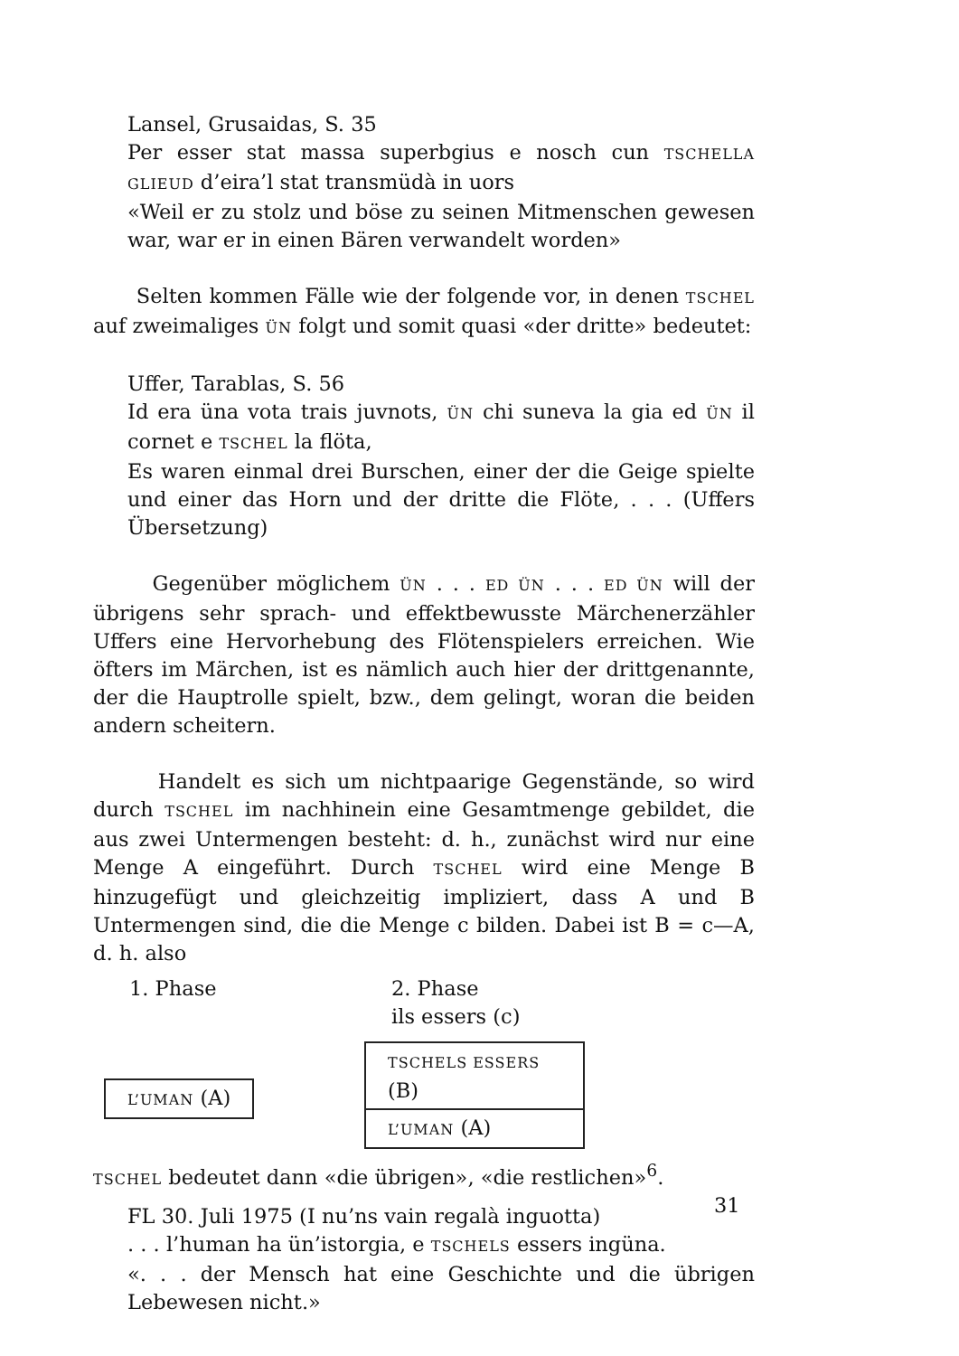Lansel, Grusaidas, S. 35
Per esser stat massa superbgius e nosch cun TSCHELLA GLIEUD d’eira’l stat transmüdà in uors
«Weil er zu stolz und böse zu seinen Mitmenschen gewesen war, war er in einen Bären verwandelt worden»
Selten kommen Fälle wie der folgende vor, in denen TSCHEL auf zweimaliges ÜN folgt und somit quasi «der dritte» bedeutet:
Uffer, Tarablas, S. 56
Id era üna vota trais juvnots, ÜN chi suneva la gia ed ÜN il cornet e TSCHEL la flöta,
Es waren einmal drei Burschen, einer der die Geige spielte und einer das Horn und der dritte die Flöte, . . . (Uffers Übersetzung)
Gegenüber möglichem ÜN . . . ED ÜN . . . ED ÜN will der übrigens sehr sprach- und effektbewusste Märchenerzähler Uffers eine Hervorhebung des Flötenspielers erreichen. Wie öfters im Märchen, ist es nämlich auch hier der drittgenannte, der die Hauptrolle spielt, bzw., dem gelingt, woran die beiden andern scheitern.
Handelt es sich um nichtpaarige Gegenstände, so wird durch TSCHEL im nachhinein eine Gesamtmenge gebildet, die aus zwei Untermengen besteht: d. h., zunächst wird nur eine Menge A eingeführt. Durch TSCHEL wird eine Menge B hinzugefügt und gleichzeitig impliziert, dass A und B Untermengen sind, die die Menge c bilden. Dabei ist B = c—A, d. h. also
1. Phase
L’UMAN (A)
2. Phase
ils essers (c)
TSCHELS ESSERS (B)
L’UMAN (A)
TSCHEL bedeutet dann «die übrigen», «die restlichen»<sup>6</sup>.
FL 30. Juli 1975 (I nu’ns vain regalà inguotta)
. . . l’human ha ün’istorgia, e TSCHELS essers ingüna.
«. . . der Mensch hat eine Geschichte und die übrigen Lebewesen nicht.»
31